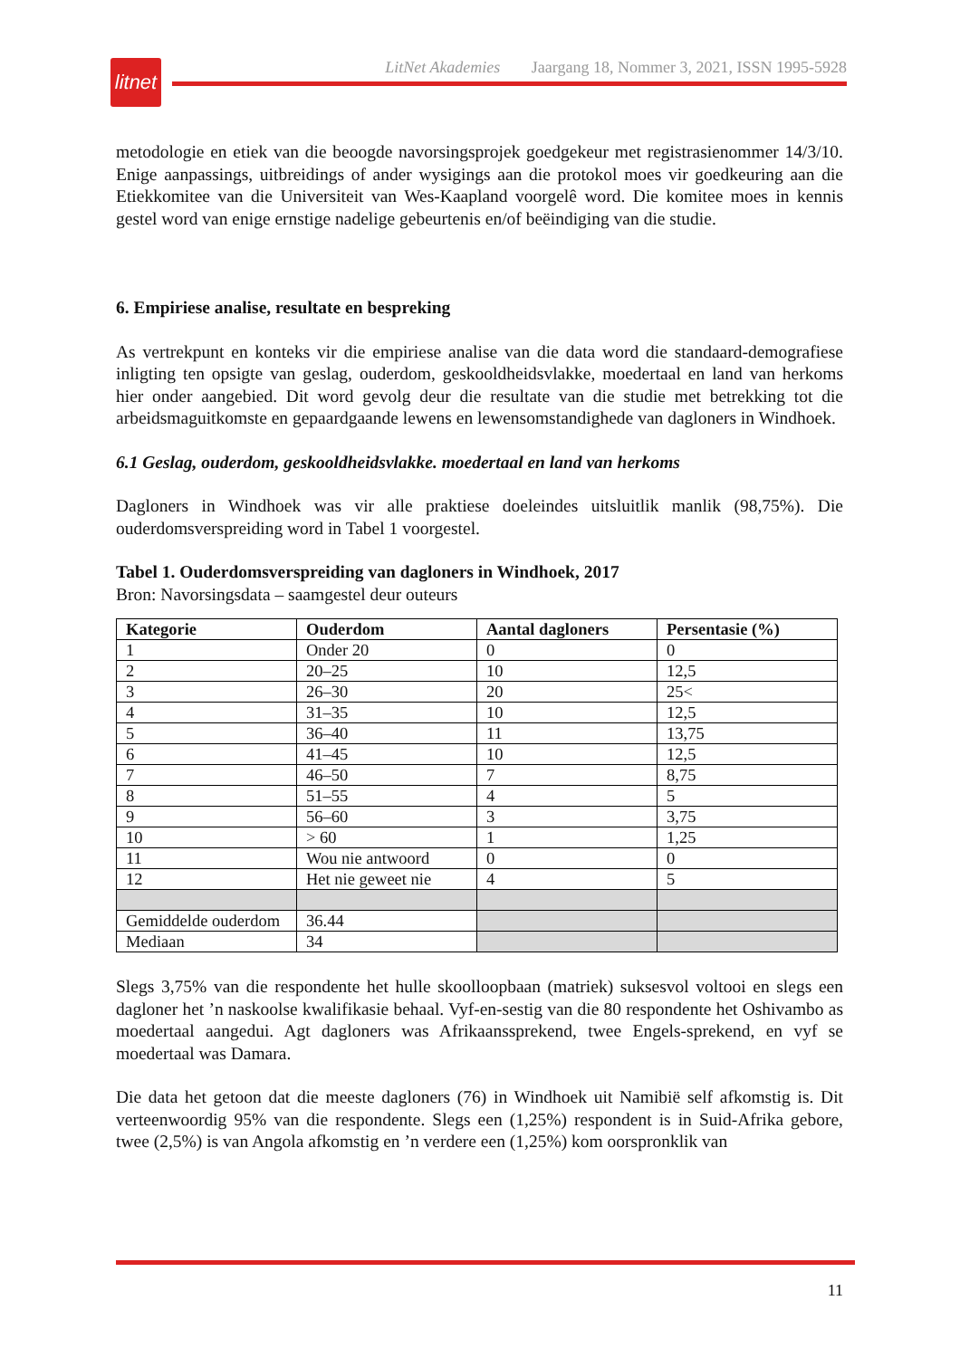litnet
LitNet Akademies Jaargang 18, Nommer 3, 2021, ISSN 1995-5928
metodologie en etiek van die beoogde navorsingsprojek goedgekeur met registrasienommer 14/3/10. Enige aanpassings, uitbreidings of ander wysigings aan die protokol moes vir goedkeuring aan die Etiekkomitee van die Universiteit van Wes-Kaapland voorgelê word. Die komitee moes in kennis gestel word van enige ernstige nadelige gebeurtenis en/of beëindiging van die studie.
6. Empiriese analise, resultate en bespreking
As vertrekpunt en konteks vir die empiriese analise van die data word die standaard-demografiese inligting ten opsigte van geslag, ouderdom, geskooldheidsvlakke, moedertaal en land van herkoms hier onder aangebied. Dit word gevolg deur die resultate van die studie met betrekking tot die arbeidsmaguitkomste en gepaardgaande lewens en lewensomstandighede van dagloners in Windhoek.
6.1 Geslag, ouderdom, geskooldheidsvlakke. moedertaal en land van herkoms
Dagloners in Windhoek was vir alle praktiese doeleindes uitsluitlik manlik (98,75%). Die ouderdomsverspreiding word in Tabel 1 voorgestel.
Tabel 1. Ouderdomsverspreiding van dagloners in Windhoek, 2017
Bron: Navorsingsdata – saamgestel deur outeurs
| Kategorie | Ouderdom | Aantal dagloners | Persentasie (%) |
| --- | --- | --- | --- |
| 1 | Onder 20 | 0 | 0 |
| 2 | 20–25 | 10 | 12,5 |
| 3 | 26–30 | 20 | 25< |
| 4 | 31–35 | 10 | 12,5 |
| 5 | 36–40 | 11 | 13,75 |
| 6 | 41–45 | 10 | 12,5 |
| 7 | 46–50 | 7 | 8,75 |
| 8 | 51–55 | 4 | 5 |
| 9 | 56–60 | 3 | 3,75 |
| 10 | > 60 | 1 | 1,25 |
| 11 | Wou nie antwoord | 0 | 0 |
| 12 | Het nie geweet nie | 4 | 5 |
| Gemiddelde ouderdom | 36.44 | | |
| Mediaan | 34 | | |
Slegs 3,75% van die respondente het hulle skoolloopbaan (matriek) suksesvol voltooi en slegs een dagloner het ’n naskoolse kwalifikasie behaal. Vyf-en-sestig van die 80 respondente het Oshivambo as moedertaal aangedui. Agt dagloners was Afrikaanssprekend, twee Engels-sprekend, en vyf se moedertaal was Damara.
Die data het getoon dat die meeste dagloners (76) in Windhoek uit Namibië self afkomstig is. Dit verteenwoordig 95% van die respondente. Slegs een (1,25%) respondent is in Suid-Afrika gebore, twee (2,5%) is van Angola afkomstig en ’n verdere een (1,25%) kom oorspronklik van
11